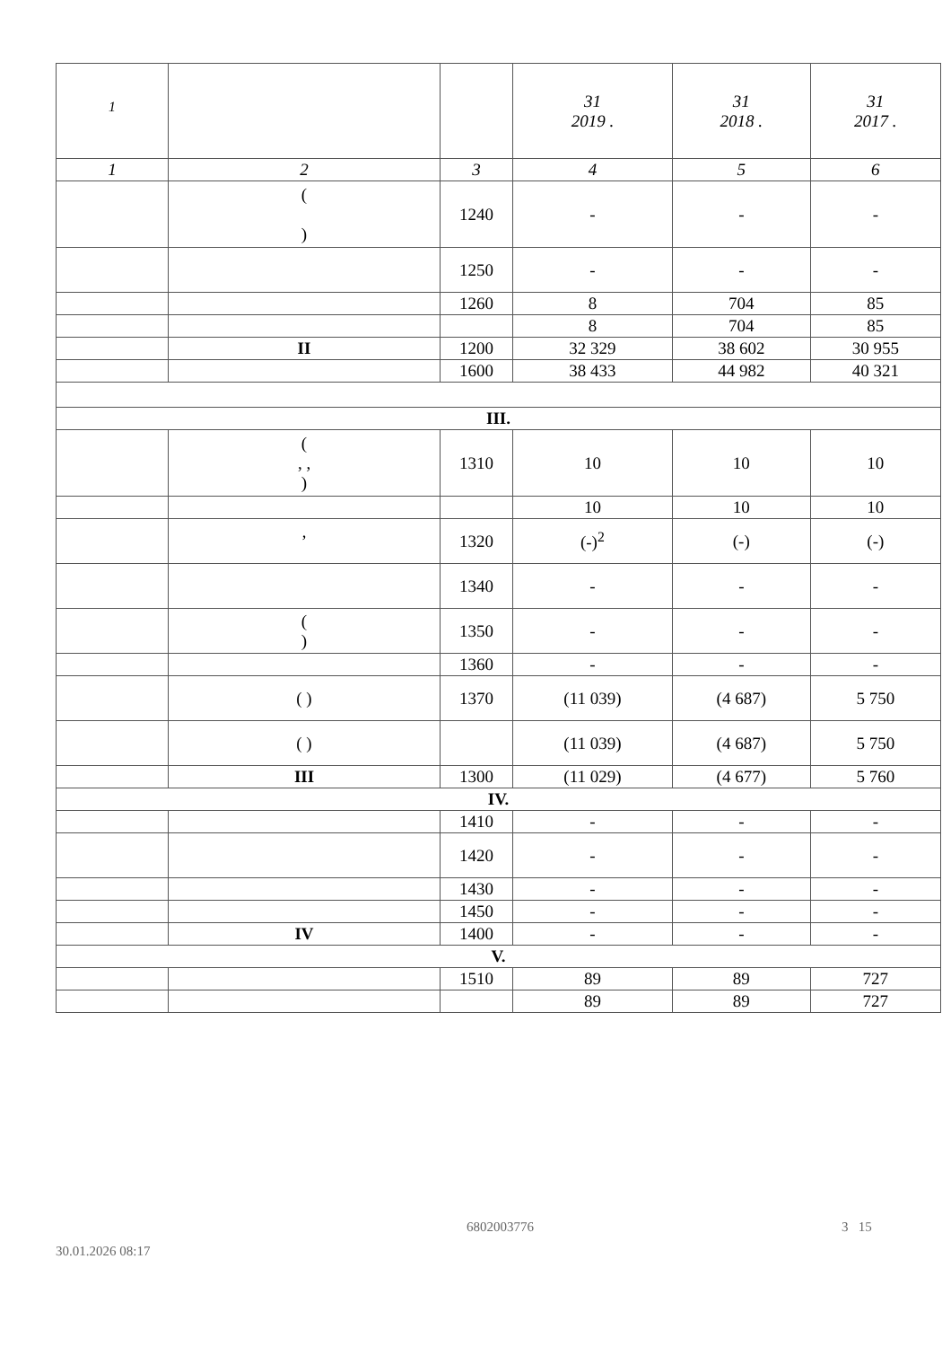| <sup>1</sup> | | | 31 2019 . | 31 2018 . | 31 2017 . |
| --- | --- | --- | --- | --- | --- |
| 1 | 2 | 3 | 4 | 5 | 6 |
| | ( ) | 1240 | - | - | - |
| | | 1250 | - | - | - |
| | | 1260 | 8 | 704 | 85 |
| | | | 8 | 704 | 85 |
| | II | 1200 | 32 329 | 38 602 | 30 955 |
| | | 1600 | 38 433 | 44 982 | 40 321 |
| III. | | | | | |
| | ( , , ) | 1310 | 10 | 10 | 10 |
| | | | 10 | 10 | 10 |
| | ’ | 1320 | (-)<sup>2</sup> | (-) | (-) |
| | | 1340 | - | - | - |
| | ( ) | 1350 | - | - | - |
| | | 1360 | - | - | - |
| | ( ) | 1370 | (11 039) | (4 687) | 5 750 |
| | ( ) | | (11 039) | (4 687) | 5 750 |
| | III | 1300 | (11 029) | (4 677) | 5 760 |
| IV. | | | | | |
| | | 1410 | - | - | - |
| | | 1420 | - | - | - |
| | | 1430 | - | - | - |
| | | 1450 | - | - | - |
| | IV | 1400 | - | - | - |
| V. | | | | | |
| | | 1510 | 89 | 89 | 727 |
| | | | 89 | 89 | 727 |
6802003776 3 15
30.01.2026 08:17